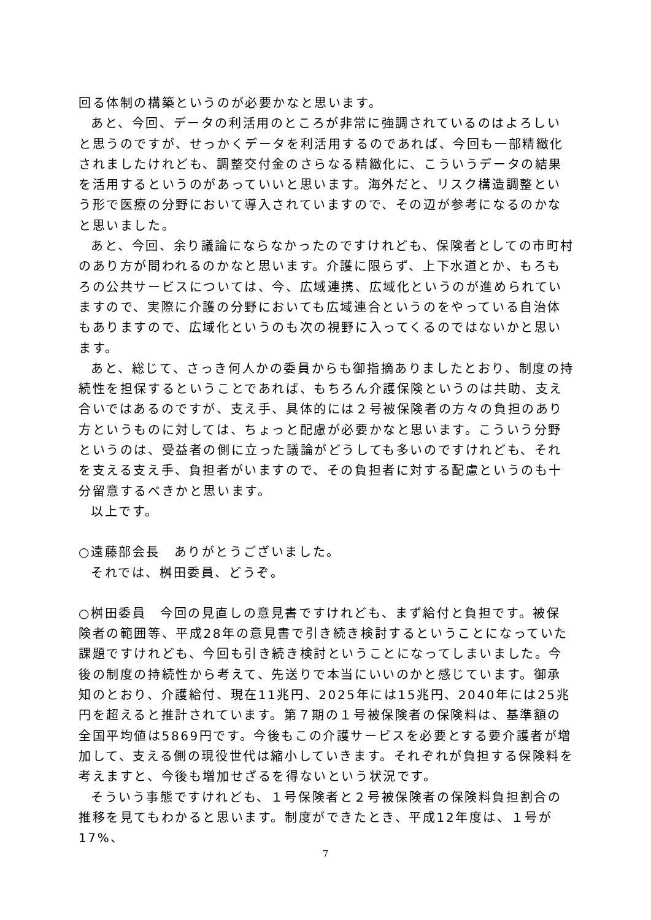回る体制の構築というのが必要かなと思います。
あと、今回、データの利活用のところが非常に強調されているのはよろしいと思うのですが、せっかくデータを利活用するのであれば、今回も一部精緻化されましたけれども、調整交付金のさらなる精緻化に、こういうデータの結果を活用するというのがあっていいと思います。海外だと、リスク構造調整という形で医療の分野において導入されていますので、その辺が参考になるのかなと思いました。
あと、今回、余り議論にならなかったのですけれども、保険者としての市町村のあり方が問われるのかなと思います。介護に限らず、上下水道とか、もろもろの公共サービスについては、今、広域連携、広域化というのが進められていますので、実際に介護の分野においても広域連合というのをやっている自治体もありますので、広域化というのも次の視野に入ってくるのではないかと思います。
あと、総じて、さっき何人かの委員からも御指摘ありましたとおり、制度の持続性を担保するということであれば、もちろん介護保険というのは共助、支え合いではあるのですが、支え手、具体的には２号被保険者の方々の負担のあり方というものに対しては、ちょっと配慮が必要かなと思います。こういう分野というのは、受益者の側に立った議論がどうしても多いのですけれども、それを支える支え手、負担者がいますので、その負担者に対する配慮というのも十分留意するべきかと思います。
以上です。
○遠藤部会長　ありがとうございました。
それでは、桝田委員、どうぞ。
○桝田委員　今回の見直しの意見書ですけれども、まず給付と負担です。被保険者の範囲等、平成28年の意見書で引き続き検討するということになっていた課題ですけれども、今回も引き続き検討ということになってしまいました。今後の制度の持続性から考えて、先送りで本当にいいのかと感じています。御承知のとおり、介護給付、現在11兆円、2025年には15兆円、2040年には25兆円を超えると推計されています。第７期の１号被保険者の保険料は、基準額の全国平均値は5869円です。今後もこの介護サービスを必要とする要介護者が増加して、支える側の現役世代は縮小していきます。それぞれが負担する保険料を考えますと、今後も増加せざるを得ないという状況です。
そういう事態ですけれども、１号保険者と２号被保険者の保険料負担割合の推移を見てもわかると思います。制度ができたとき、平成12年度は、１号が17%、
7